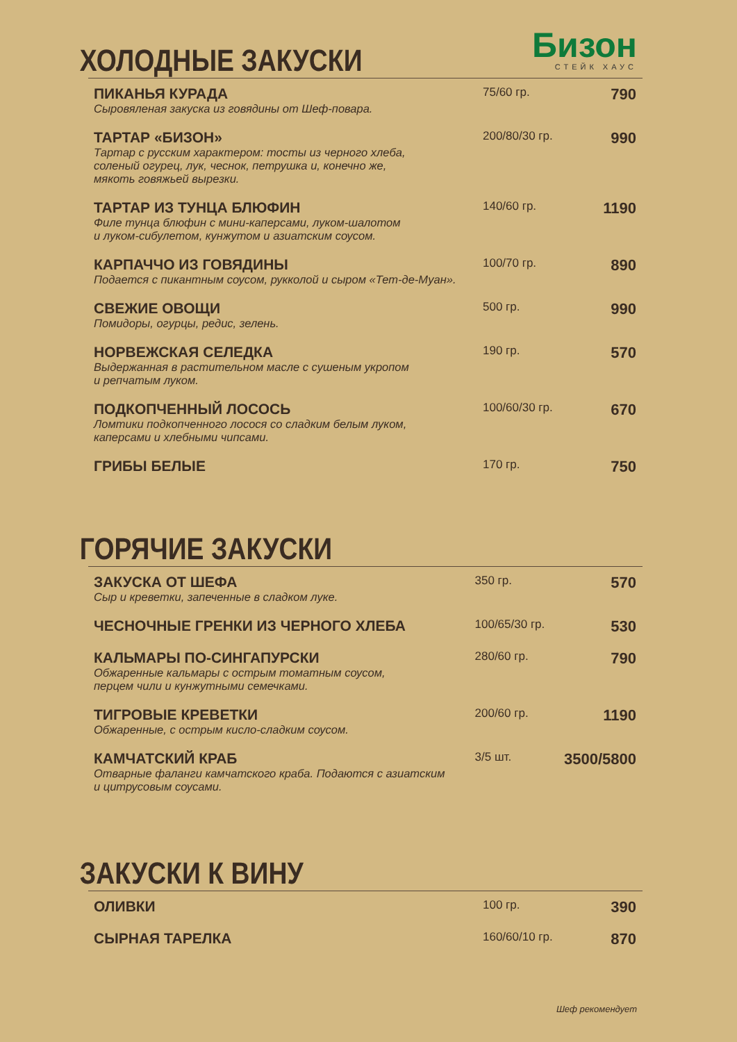Бизон
СТЕЙК ХАУС
ХОЛОДНЫЕ ЗАКУСКИ
| ПИКАНЬЯ КУРАДА Сыровяленая закуска из говядины от Шеф-повара. | 75/60 гр. | 790 |
| ТАРТАР «БИЗОН» Тартар с русским характером: тосты из черного хлеба, соленый огурец, лук, чеснок, петрушка и, конечно же, мякоть говяжьей вырезки. | 200/80/30 гр. | 990 |
| ТАРТАР ИЗ ТУНЦА БЛЮФИН Филе тунца блюфин с мини-каперсами, луком-шалотом и луком-сибулетом, кунжутом и азиатским соусом. | 140/60 гр. | 1190 |
| КАРПАЧЧО ИЗ ГОВЯДИНЫ Подается с пикантным соусом, рукколой и сыром «Тет-де-Муан». | 100/70 гр. | 890 |
| СВЕЖИЕ ОВОЩИ Помидоры, огурцы, редис, зелень. | 500 гр. | 990 |
| НОРВЕЖСКАЯ СЕЛЕДКА Выдержанная в растительном масле с сушеным укропом и репчатым луком. | 190 гр. | 570 |
| ПОДКОПЧЕННЫЙ ЛОСОСЬ Ломтики подкопченного лосося со сладким белым луком, каперсами и хлебными чипсами. | 100/60/30 гр. | 670 |
| ГРИБЫ БЕЛЫЕ | 170 гр. | 750 |
ГОРЯЧИЕ ЗАКУСКИ
| ЗАКУСКА ОТ ШЕФА Сыр и креветки, запеченные в сладком луке. | 350 гр. | 570 |
| ЧЕСНОЧНЫЕ ГРЕНКИ ИЗ ЧЕРНОГО ХЛЕБА | 100/65/30 гр. | 530 |
| КАЛЬМАРЫ ПО-СИНГАПУРСКИ Обжаренные кальмары с острым томатным соусом, перцем чили и кунжутными семечками. | 280/60 гр. | 790 |
| ТИГРОВЫЕ КРЕВЕТКИ Обжаренные, с острым кисло-сладким соусом. | 200/60 гр. | 1190 |
| КАМЧАТСКИЙ КРАБ Отварные фаланги камчатского краба. Подаются с азиатским и цитрусовым соусами. | 3/5 шт. | 3500/5800 |
ЗАКУСКИ К ВИНУ
| ОЛИВКИ | 100 гр. | 390 |
| СЫРНАЯ ТАРЕЛКА | 160/60/10 гр. | 870 |
Шеф рекомендует